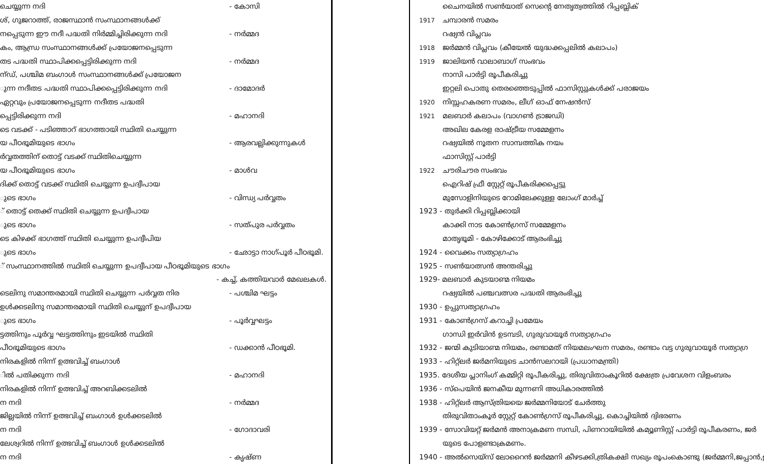ചെയ്യുന്ന നദി - കോസി
ശ്, ഗുജറാത്ത്, രാജസ്ഥാൻ സംസ്ഥാനങ്ങൾക്ക്
നപ്പെടുന്ന ഈ നദീ പദ്ധതി നിർമ്മിച്ചിരിക്കുന്ന നദി - നർമ്മദ
കം, ആന്ധ്ര സംസ്ഥാനങ്ങൾക്ക് പ്രയോജനപ്പെടുന്ന
തട പദ്ധതി സ്ഥാപിക്കപ്പെട്ടിരിക്കുന്ന നദി - നർമ്മദ
ന്ഡ്, പശ്ചിമ ബംഗാൾ സംസ്ഥാനങ്ങൾക്ക് പ്രയോജന
ുന്ന നദീതട പദ്ധതി സ്ഥാപിക്കപ്പെട്ടിരിക്കുന്ന നദി - ദാമോദർ
ഏറ്റവും പ്രയോജനപ്പെടുന്ന നദീതട പദ്ധതി
പ്പെട്ടിരിക്കുന്ന നദി - മഹാനദി
ടെ വടക്ക് - പടിഞ്ഞാറ് ഭാഗത്തായി സ്ഥിതി ചെയ്യുന്ന
യ പീഠഭൂമിയുടെ ഭാഗം - ആരവല്ലിക്കുന്നുകൾ
ർവ്വതത്തിന് തൊട്ട് വടക്ക് സ്ഥിതിചെയ്യുന്ന
യ പീഠഭൂമിയുടെ ഭാഗം - മാൾവ
ദിക്ക് തൊട്ട് വടക്ക് സ്ഥിതി ചെയ്യുന്ന ഉപദ്വീപായ
ുടെ ഭാഗം - വിന്ധ്യ പർവ്വതം
് തൊട്ട് തെക്ക് സ്ഥിതി ചെയ്യുന്ന ഉപദ്വീപായ
ുടെ ഭാഗം - സത്പുര പർവ്വതം
ടെ കിഴക്ക് ഭാഗത്ത് സ്ഥിതി ചെയ്യുന്ന ഉപദ്വീപിയ
ുടെ ഭാഗം - ഛോട്ടാ നാഗ്പൂർ പീഠഭൂമി.
് സംസ്ഥാനത്തിൽ സ്ഥിതി ചെയ്യുന്ന ഉപദ്വീപായ പീഠഭൂമിയുടെ ഭാഗം
- കച്ച്, കത്തിയവാർ മേഖലകൾ.
ടെലിനു സമാന്തരമായി സ്ഥിതി ചെയ്യുന്ന പർവ്വത നിര - പശ്ചിമ ഘട്ടം
ഉൾക്കടലിനു സമാന്തരമായി സ്ഥിതി ചെയ്യുന് ഉപദ്വീപായ
ുടെ ഭാഗം - പൂർവ്വഘട്ടം
ട്ടത്തിനും പൂർവ്വ ഘട്ടത്തിനും ഇടയിൽ സ്ഥിതി
പീഠഭൂമിയുടെ ഭാഗം - ഡക്കാൻ പീഠഭൂമി.
നിരകളിൽ നിന്ന് ഉത്ഭവിച്ച് ബംഗാൾ
ിൽ പതിക്കുന്ന നദി - മഹാനദി
നിരകളിൽ നിന്ന് ഉത്ഭവിച്ച് അറബിക്കടലിൽ
ന നദി - നർമ്മദ
ജില്ലയിൽ നിന്ന് ഉത്ഭവിച്ച് ബംഗാൾ ഉൾക്കടലിൽ
ന നദി - ഗോദാവരി
ലേശ്വറിൽ നിന്ന് ഉത്ഭവിച്ച് ബംഗാൾ ഉൾക്കടലിൽ
ന നദി - കൃഷ്ണ
ചൈനയിൽ സൺയാത് സെന്റെ നേതൃത്വത്തിൽ റിപ്പബ്ലിക്
1917 ചമ്പാരൻ സമരം
റഷ്യൻ വിപ്ലവം
1918 ജർമ്മൻ വിപ്ലവം (കീയേൽ യുദ്ധക്കപ്പലിൽ കലാപം)
1919 ജാലിയൻ വാലാബാഗ് സംഭവം
നാസി പാർട്ടി രൂപീകരിച്ചു
ഇറ്റലി പൊതു തെരഞ്ഞെടുപ്പിൽ ഫാസിസ്റ്റുകൾക്ക് പരാജയം
1920 നിസ്സഹകരണ സമരം, ലീഗ് ഓഫ് നേഷൻസ്
1921 മലബാർ കലാപം (വാഗൺ ട്രാജഡി)
അഖില കേരള രാഷ്ട്രീയ സമ്മേളനം
റഷ്യയിൽ നൂതന സാമ്പത്തിക നയം
ഫാസിസ്റ്റ് പാർട്ടി
1922 ചൗരിചൗര സംഭവം
ഐറിഷ് ഫ്രീ സ്റ്റേറ്റ് രൂപീകരിക്കപ്പെട്ടു
മുസോളിനിയുടെ റോമിലേക്കുള്ള ലോംഗ് മാർച്ച്
1923 - തുർക്കി റിപ്പബ്ലിക്കായി
കാക്കി നാട കോൺഗ്രസ് സമ്മേളനം
മാതൃഭൂമി - കോഴിക്കോട് ആരംഭിച്ചു
1924 - വൈക്കം സത്യാഗ്രഹം
1925 - സൺയാത്സൻ അന്തരിച്ചു
1929- മലബാർ കുടയാണ്മ നിയമം
റഷ്യയിൽ പഞ്ചവത്സര പദ്ധതി ആരംഭിച്ചു
1930 - ഉപ്പുസത്യാഗ്രഹം
1931 - കോൺഗ്രസ് കറാച്ചി പ്രമേയം
ഗാന്ധി ഇർവിൻ ഉടമ്പടി, ഗുരുവായൂർ സത്യാഗ്രഹം
1932 - ജന്മി കുടിയാണ്മ നിയമം, രണ്ടാമത് നിയമലംഘന സമരം, രണ്ടാം വട്ട ഗുരുവായൂർ സത്യാഗ്ര
1933 - ഹിറ്റ്ലർ ജർമനിയുടെ ചാൻസലറായി (പ്രധാനമന്ത്രി)
1935. ദേശീയ പ്ലാനിംഗ് കമ്മിറ്റി രൂപീകരിച്ചു, തിരുവിതാംകൂറിൽ ക്ഷേത്ര പ്രവേശന വിളംബരം
1936 - സ്പെയിൻ ജനകീയ മുന്നണി അധികാരത്തിൽ
1938 - ഹിറ്റ്ലർ ആസ്ത്രിയയെ ജർമ്മനിയോട് ചേർത്തു
തിരുവിതാംകൂർ സ്റ്റേറ്റ് കോൺഗ്രസ് രൂപീകരിച്ചു, കൊച്ചിയിൽ ദ്വിഭരണം
1939 - സോവിയറ്റ് ജർമൻ അനാക്രമണ സന്ധി, പിണറായിയിൽ കമ്യൂണിസ്റ്റ് പാർട്ടി രൂപീകരണം, ജർ
യുടെ പോളണ്ടാക്രമണം.
1940 - അൽസെയ്സ് ലോറൈൻ ജർമ്മനി കീഴടക്കി,ത്രികക്ഷി സഖ്യം രൂപംകൊണ്ടു (ജർമ്മനി,ജപ്പാൻ,ഇ